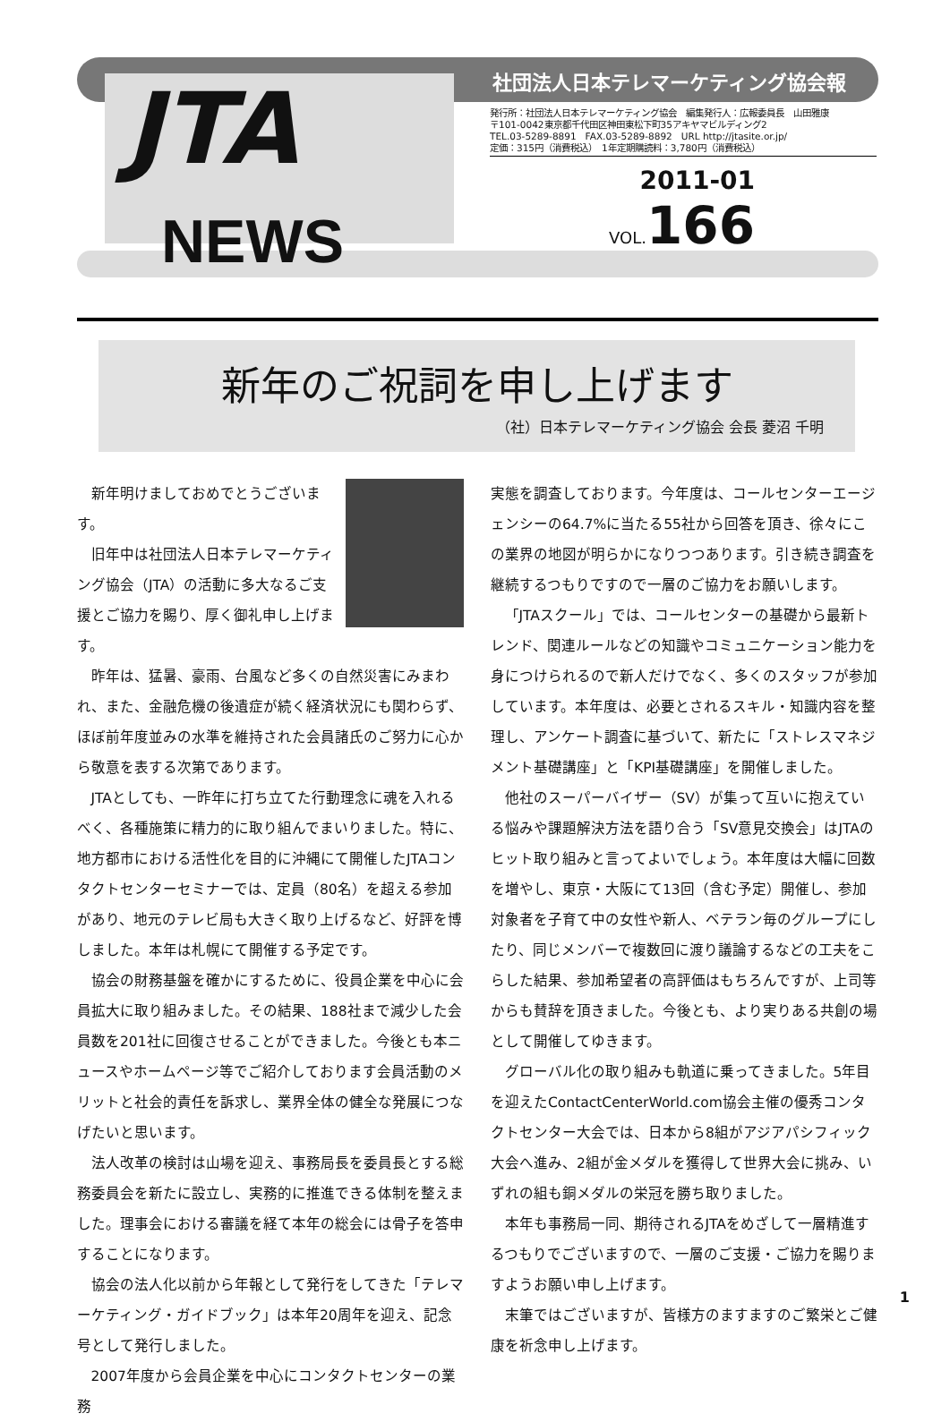JTA
NEWS
社団法人日本テレマーケティング協会報
発行所：社団法人日本テレマーケティング協会　編集発行人：広報委員長　山田雅康
〒101-0042東京都千代田区神田東松下町35アキヤマビルディング2
TEL.03-5289-8891　FAX.03-5289-8892　URL http://jtasite.or.jp/
定価：315円（消費税込）　1年定期購読料：3,780円（消費税込）
2011-01
VOL. 166
新年のご祝詞を申し上げます
（社）日本テレマーケティング協会 会長 菱沼 千明
新年明けましておめでとうございます。
旧年中は社団法人日本テレマーケティング協会（JTA）の活動に多大なるご支援とご協力を賜り、厚く御礼申し上げます。
昨年は、猛暑、豪雨、台風など多くの自然災害にみまわれ、また、金融危機の後遺症が続く経済状況にも関わらず、ほぼ前年度並みの水準を維持された会員諸氏のご努力に心から敬意を表する次第であります。
JTAとしても、一昨年に打ち立てた行動理念に魂を入れるべく、各種施策に精力的に取り組んでまいりました。特に、地方都市における活性化を目的に沖縄にて開催したJTAコンタクトセンターセミナーでは、定員（80名）を超える参加があり、地元のテレビ局も大きく取り上げるなど、好評を博しました。本年は札幌にて開催する予定です。
協会の財務基盤を確かにするために、役員企業を中心に会員拡大に取り組みました。その結果、188社まで減少した会員数を201社に回復させることができました。今後とも本ニュースやホームページ等でご紹介しております会員活動のメリットと社会的責任を訴求し、業界全体の健全な発展につなげたいと思います。
法人改革の検討は山場を迎え、事務局長を委員長とする総務委員会を新たに設立し、実務的に推進できる体制を整えました。理事会における審議を経て本年の総会には骨子を答申することになります。
協会の法人化以前から年報として発行をしてきた「テレマーケティング・ガイドブック」は本年20周年を迎え、記念号として発行しました。
2007年度から会員企業を中心にコンタクトセンターの業務
実態を調査しております。今年度は、コールセンターエージェンシーの64.7%に当たる55社から回答を頂き、徐々にこの業界の地図が明らかになりつつあります。引き続き調査を継続するつもりですので一層のご協力をお願いします。
「JTAスクール」では、コールセンターの基礎から最新トレンド、関連ルールなどの知識やコミュニケーション能力を身につけられるので新人だけでなく、多くのスタッフが参加しています。本年度は、必要とされるスキル・知識内容を整理し、アンケート調査に基づいて、新たに「ストレスマネジメント基礎講座」と「KPI基礎講座」を開催しました。
他社のスーパーバイザー（SV）が集って互いに抱えている悩みや課題解決方法を語り合う「SV意見交換会」はJTAのヒット取り組みと言ってよいでしょう。本年度は大幅に回数を増やし、東京・大阪にて13回（含む予定）開催し、参加対象者を子育て中の女性や新人、ベテラン毎のグループにしたり、同じメンバーで複数回に渡り議論するなどの工夫をこらした結果、参加希望者の高評価はもちろんですが、上司等からも賛辞を頂きました。今後とも、より実りある共創の場として開催してゆきます。
グローバル化の取り組みも軌道に乗ってきました。5年目を迎えたContactCenterWorld.com協会主催の優秀コンタクトセンター大会では、日本から8組がアジアパシフィック大会へ進み、2組が金メダルを獲得して世界大会に挑み、いずれの組も銅メダルの栄冠を勝ち取りました。
本年も事務局一同、期待されるJTAをめざして一層精進するつもりでございますので、一層のご支援・ご協力を賜りますようお願い申し上げます。
末筆ではございますが、皆様方のますますのご繁栄とご健康を祈念申し上げます。
1